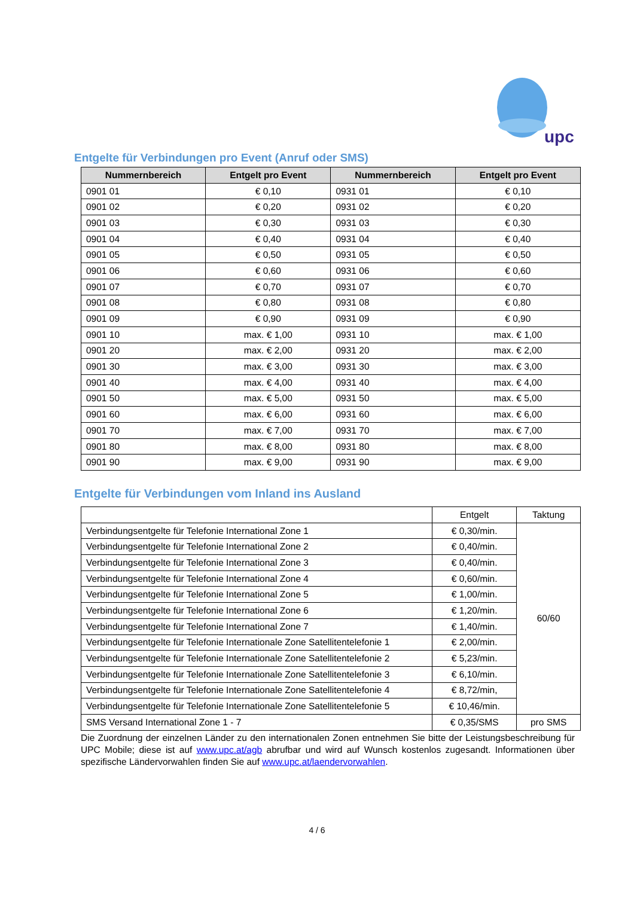upc
Entgelte für Verbindungen pro Event (Anruf oder SMS)
| Nummernbereich | Entgelt pro Event | Nummernbereich | Entgelt pro Event |
| --- | --- | --- | --- |
| 0901 01 | € 0,10 | 0931 01 | € 0,10 |
| 0901 02 | € 0,20 | 0931 02 | € 0,20 |
| 0901 03 | € 0,30 | 0931 03 | € 0,30 |
| 0901 04 | € 0,40 | 0931 04 | € 0,40 |
| 0901 05 | € 0,50 | 0931 05 | € 0,50 |
| 0901 06 | € 0,60 | 0931 06 | € 0,60 |
| 0901 07 | € 0,70 | 0931 07 | € 0,70 |
| 0901 08 | € 0,80 | 0931 08 | € 0,80 |
| 0901 09 | € 0,90 | 0931 09 | € 0,90 |
| 0901 10 | max. € 1,00 | 0931 10 | max. € 1,00 |
| 0901 20 | max. € 2,00 | 0931 20 | max. € 2,00 |
| 0901 30 | max. € 3,00 | 0931 30 | max. € 3,00 |
| 0901 40 | max. € 4,00 | 0931 40 | max. € 4,00 |
| 0901 50 | max. € 5,00 | 0931 50 | max. € 5,00 |
| 0901 60 | max. € 6,00 | 0931 60 | max. € 6,00 |
| 0901 70 | max. € 7,00 | 0931 70 | max. € 7,00 |
| 0901 80 | max. € 8,00 | 0931 80 | max. € 8,00 |
| 0901 90 | max. € 9,00 | 0931 90 | max. € 9,00 |
Entgelte für Verbindungen vom Inland ins Ausland
| | Entgelt | Taktung |
| Verbindungsentgelte für Telefonie International Zone 1 | € 0,30/min. | 60/60 |
| Verbindungsentgelte für Telefonie International Zone 2 | € 0,40/min. | |
| Verbindungsentgelte für Telefonie International Zone 3 | € 0,40/min. | |
| Verbindungsentgelte für Telefonie International Zone 4 | € 0,60/min. | |
| Verbindungsentgelte für Telefonie International Zone 5 | € 1,00/min. | |
| Verbindungsentgelte für Telefonie International Zone 6 | € 1,20/min. | |
| Verbindungsentgelte für Telefonie International Zone 7 | € 1,40/min. | |
| Verbindungsentgelte für Telefonie Internationale Zone Satellitentelefonie 1 | € 2,00/min. | |
| Verbindungsentgelte für Telefonie Internationale Zone Satellitentelefonie 2 | € 5,23/min. | |
| Verbindungsentgelte für Telefonie Internationale Zone Satellitentelefonie 3 | € 6,10/min. | |
| Verbindungsentgelte für Telefonie Internationale Zone Satellitentelefonie 4 | € 8,72/min, | |
| Verbindungsentgelte für Telefonie Internationale Zone Satellitentelefonie 5 | € 10,46/min. | |
| SMS Versand International Zone 1 - 7 | € 0,35/SMS | pro SMS |
Die Zuordnung der einzelnen Länder zu den internationalen Zonen entnehmen Sie bitte der Leistungsbeschreibung für UPC Mobile; diese ist auf www.upc.at/agb abrufbar und wird auf Wunsch kostenlos zugesandt. Informationen über spezifische Ländervorwahlen finden Sie auf www.upc.at/laendervorwahlen.
4 / 6